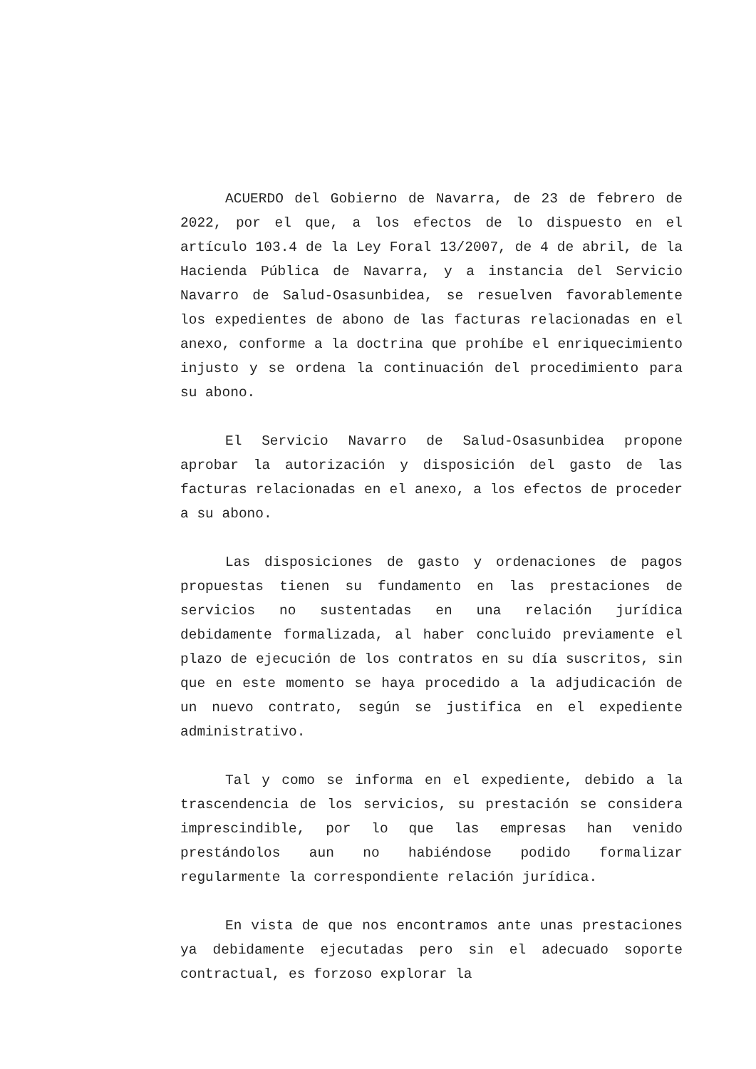ACUERDO del Gobierno de Navarra, de 23 de febrero de 2022, por el que, a los efectos de lo dispuesto en el artículo 103.4 de la Ley Foral 13/2007, de 4 de abril, de la Hacienda Pública de Navarra, y a instancia del Servicio Navarro de Salud-Osasunbidea, se resuelven favorablemente los expedientes de abono de las facturas relacionadas en el anexo, conforme a la doctrina que prohíbe el enriquecimiento injusto y se ordena la continuación del procedimiento para su abono.
El Servicio Navarro de Salud-Osasunbidea propone aprobar la autorización y disposición del gasto de las facturas relacionadas en el anexo, a los efectos de proceder a su abono.
Las disposiciones de gasto y ordenaciones de pagos propuestas tienen su fundamento en las prestaciones de servicios no sustentadas en una relación jurídica debidamente formalizada, al haber concluido previamente el plazo de ejecución de los contratos en su día suscritos, sin que en este momento se haya procedido a la adjudicación de un nuevo contrato, según se justifica en el expediente administrativo.
Tal y como se informa en el expediente, debido a la trascendencia de los servicios, su prestación se considera imprescindible, por lo que las empresas han venido prestándolos aun no habiéndose podido formalizar regularmente la correspondiente relación jurídica.
En vista de que nos encontramos ante unas prestaciones ya debidamente ejecutadas pero sin el adecuado soporte contractual, es forzoso explorar la